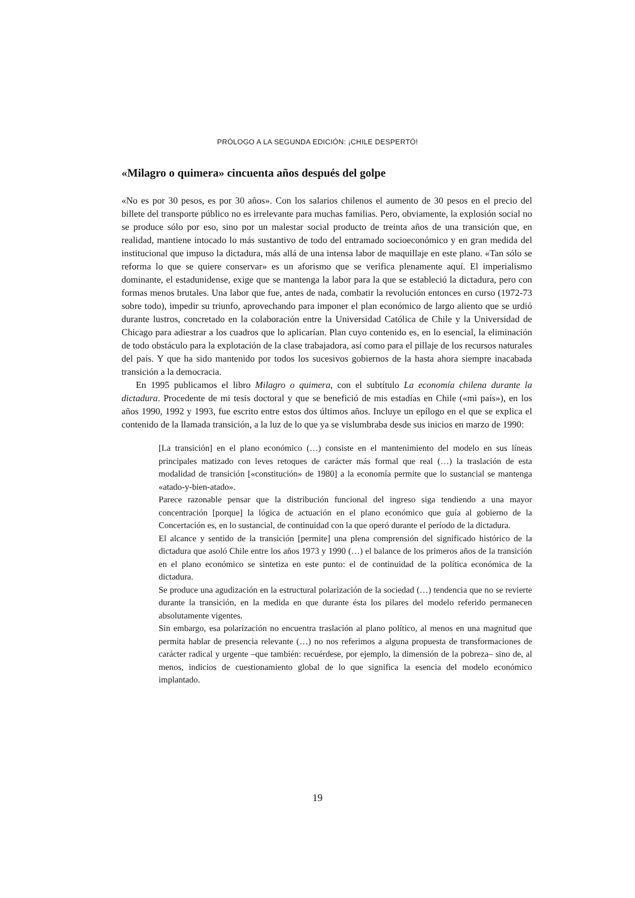PRÓLOGO A LA SEGUNDA EDICIÓN: ¡CHILE DESPERTÓ!
«Milagro o quimera» cincuenta años después del golpe
«No es por 30 pesos, es por 30 años». Con los salarios chilenos el aumento de 30 pesos en el precio del billete del transporte público no es irrelevante para muchas familias. Pero, obviamente, la explosión social no se produce sólo por eso, sino por un malestar social producto de treinta años de una transición que, en realidad, mantiene intocado lo más sustantivo de todo del entramado socioeconómico y en gran medida del institucional que impuso la dictadura, más allá de una intensa labor de maquillaje en este plano. «Tan sólo se reforma lo que se quiere conservar» es un aforismo que se verifica plenamente aquí. El imperialismo dominante, el estadunidense, exige que se mantenga la labor para la que se estableció la dictadura, pero con formas menos brutales. Una labor que fue, antes de nada, combatir la revolución entonces en curso (1972-73 sobre todo), impedir su triunfo, aprovechando para imponer el plan económico de largo aliento que se urdió durante lustros, concretado en la colaboración entre la Universidad Católica de Chile y la Universidad de Chicago para adiestrar a los cuadros que lo aplicarían. Plan cuyo contenido es, en lo esencial, la eliminación de todo obstáculo para la explotación de la clase trabajadora, así como para el pillaje de los recursos naturales del país. Y que ha sido mantenido por todos los sucesivos gobiernos de la hasta ahora siempre inacabada transición a la democracia.
En 1995 publicamos el libro Milagro o quimera, con el subtítulo La economía chilena durante la dictadura. Procedente de mi tesis doctoral y que se benefició de mis estadías en Chile («mi país»), en los años 1990, 1992 y 1993, fue escrito entre estos dos últimos años. Incluye un epílogo en el que se explica el contenido de la llamada transición, a la luz de lo que ya se vislumbraba desde sus inicios en marzo de 1990:
[La transición] en el plano económico (…) consiste en el mantenimiento del modelo en sus líneas principales matizado con leves retoques de carácter más formal que real (…) la traslación de esta modalidad de transición [«constitución» de 1980] a la economía permite que lo sustancial se mantenga «atado-y-bien-atado».
Parece razonable pensar que la distribución funcional del ingreso siga tendiendo a una mayor concentración [porque] la lógica de actuación en el plano económico que guía al gobierno de la Concertación es, en lo sustancial, de continuidad con la que operó durante el período de la dictadura.
El alcance y sentido de la transición [permite] una plena comprensión del significado histórico de la dictadura que asoló Chile entre los años 1973 y 1990 (…) el balance de los primeros años de la transición en el plano económico se sintetiza en este punto: el de continuidad de la política económica de la dictadura.
Se produce una agudización en la estructural polarización de la sociedad (…) tendencia que no se revierte durante la transición, en la medida en que durante ésta los pilares del modelo referido permanecen absolutamente vigentes.
Sin embargo, esa polarización no encuentra traslación al plano político, al menos en una magnitud que permita hablar de presencia relevante (…) no nos referimos a alguna propuesta de transformaciones de carácter radical y urgente –que también: recuérdese, por ejemplo, la dimensión de la pobreza– sino de, al menos, indicios de cuestionamiento global de lo que significa la esencia del modelo económico implantado.
19